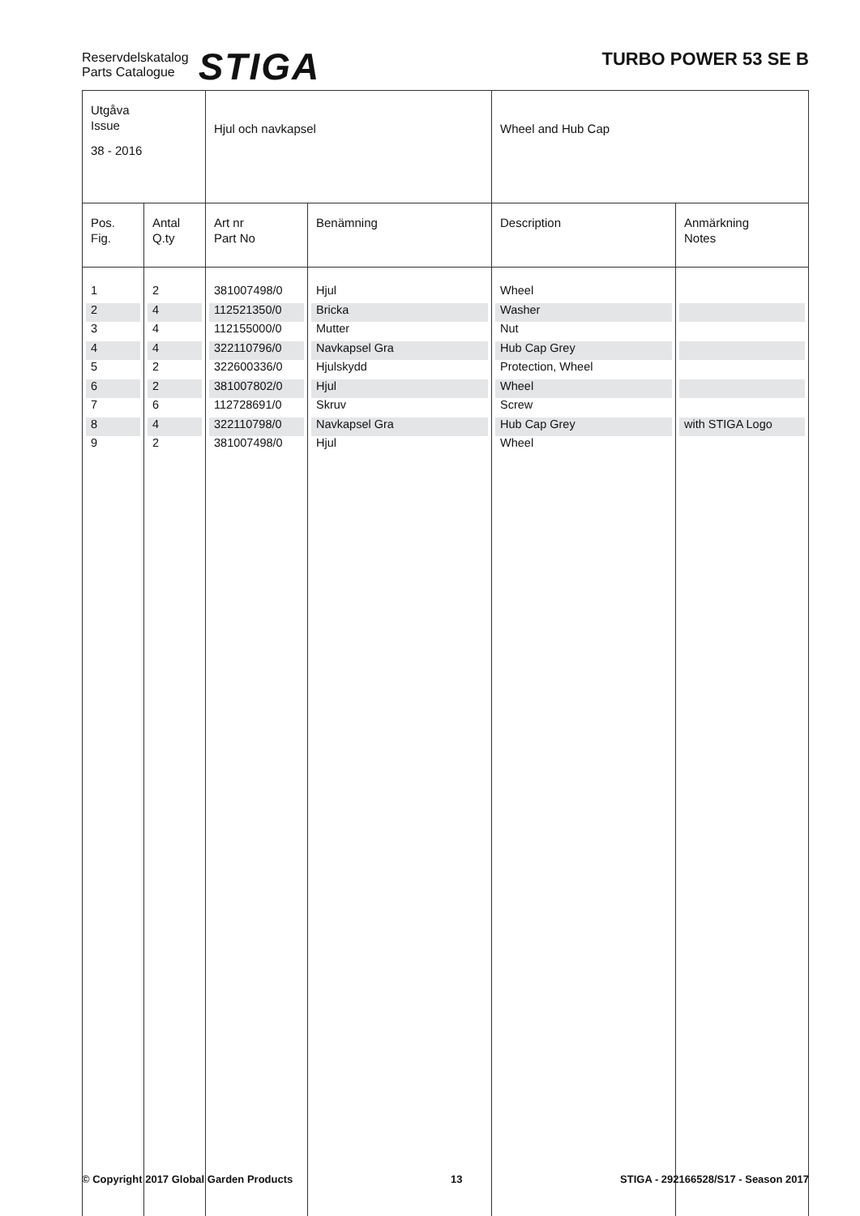Reservdelskatalog
Parts Catalogue
STIGA
TURBO POWER 53 SE B
| Utgåva Issue 38 - 2016 | | Hjul och navkapsel | | Wheel and Hub Cap | |
| Pos. Fig. | Antal Q.ty | Art nr Part No | Benämning | Description | Anmärkning Notes |
| 1 | 2 | 381007498/0 | Hjul | Wheel | |
| 2 | 4 | 112521350/0 | Bricka | Washer | |
| 3 | 4 | 112155000/0 | Mutter | Nut | |
| 4 | 4 | 322110796/0 | Navkapsel Gra | Hub Cap Grey | |
| 5 | 2 | 322600336/0 | Hjulskydd | Protection, Wheel | |
| 6 | 2 | 381007802/0 | Hjul | Wheel | |
| 7 | 6 | 112728691/0 | Skruv | Screw | |
| 8 | 4 | 322110798/0 | Navkapsel Gra | Hub Cap Grey | with STIGA Logo |
| 9 | 2 | 381007498/0 | Hjul | Wheel | |
© Copyright 2017 Global Garden Products 13 STIGA - 292166528/S17 - Season 2017